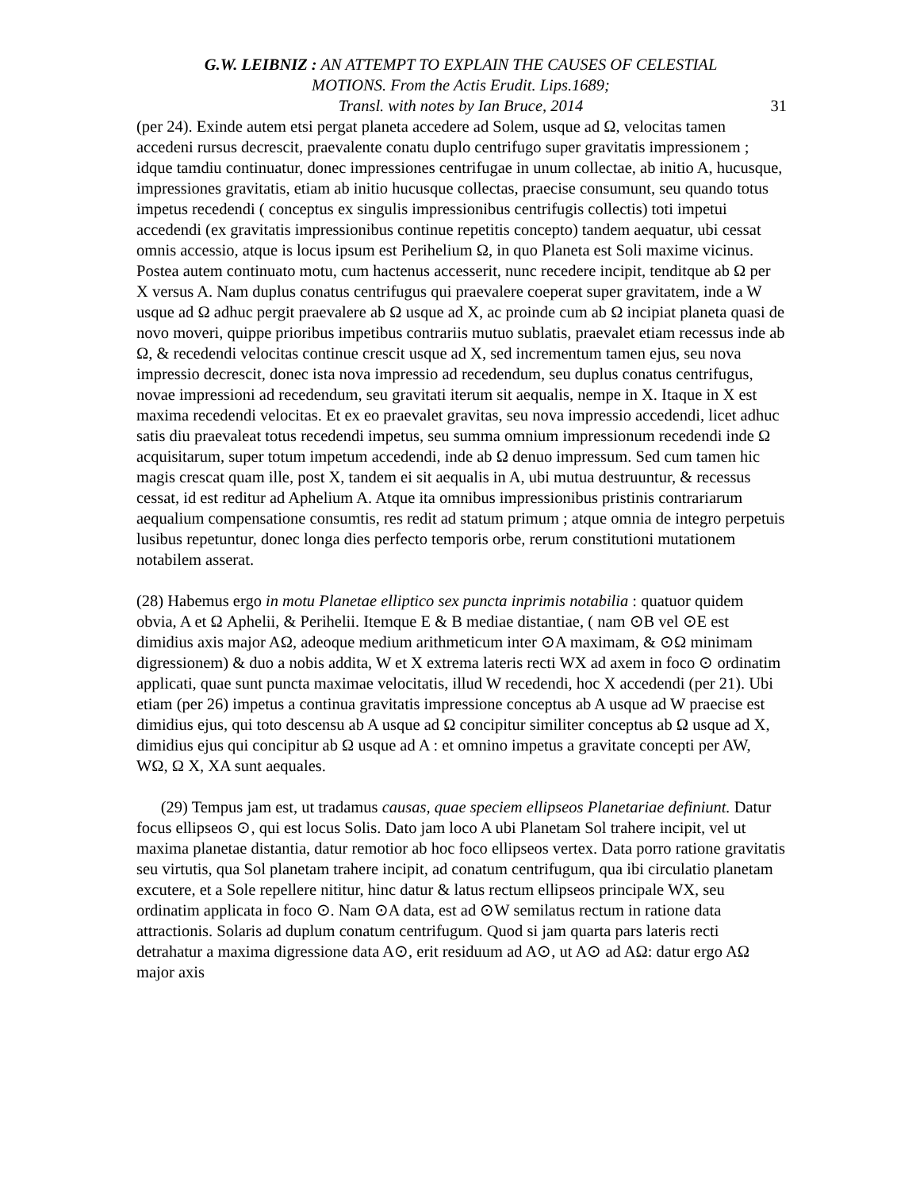G.W. LEIBNIZ : AN ATTEMPT TO EXPLAIN THE CAUSES OF CELESTIAL
MOTIONS. From the Actis Erudit. Lips.1689;
Transl. with notes by Ian Bruce, 2014
31
(per 24). Exinde autem etsi pergat planeta accedere ad Solem, usque ad Ω, velocitas tamen accedeni rursus decrescit, praevalente conatu duplo centrifugo super gravitatis impressionem ; idque tamdiu continuatur, donec impressiones centrifugae in unum collectae, ab initio A, hucusque, impressiones gravitatis, etiam ab initio hucusque collectas, praecise consumunt, seu quando totus impetus recedendi ( conceptus ex singulis impressionibus centrifugis collectis) toti impetui accedendi (ex gravitatis impressionibus continue repetitis concepto) tandem aequatur, ubi cessat omnis accessio, atque is locus ipsum est Perihelium Ω, in quo Planeta est Soli maxime vicinus. Postea autem continuato motu, cum hactenus accesserit, nunc recedere incipit, tenditque ab Ω per X versus A. Nam duplus conatus centrifugus qui praevalere coeperat super gravitatem, inde a W usque ad Ω adhuc pergit praevalere ab Ω usque ad X, ac proinde cum ab Ω incipiat planeta quasi de novo moveri, quippe prioribus impetibus contrariis mutuo sublatis, praevalet etiam recessus inde ab Ω, & recedendi velocitas continue crescit usque ad X, sed incrementum tamen ejus, seu nova impressio decrescit, donec ista nova impressio ad recedendum, seu duplus conatus centrifugus, novae impressioni ad recedendum, seu gravitati iterum sit aequalis, nempe in X. Itaque in X est maxima recedendi velocitas. Et ex eo praevalet gravitas, seu nova impressio accedendi, licet adhuc satis diu praevaleat totus recedendi impetus, seu summa omnium impressionum recedendi inde Ω acquisitarum, super totum impetum accedendi, inde ab Ω denuo impressum. Sed cum tamen hic magis crescat quam ille, post X, tandem ei sit aequalis in A, ubi mutua destruuntur, & recessus cessat, id est reditur ad Aphelium A. Atque ita omnibus impressionibus pristinis contrariarum aequalium compensatione consumtis, res redit ad statum primum ; atque omnia de integro perpetuis lusibus repetuntur, donec longa dies perfecto temporis orbe, rerum constitutioni mutationem notabilem asserat.
(28) Habemus ergo in motu Planetae elliptico sex puncta inprimis notabilia : quatuor quidem obvia, A et Ω Aphelii, & Perihelii. Itemque E & B mediae distantiae, ( nam ⊙B vel ⊙E est dimidius axis major AΩ, adeoque medium arithmeticum inter ⊙A maximam, & ⊙Ω minimam digressionem) & duo a nobis addita, W et X extrema lateris recti WX ad axem in foco ⊙ ordinatim applicati, quae sunt puncta maximae velocitatis, illud W recedendi, hoc X accedendi (per 21). Ubi etiam (per 26) impetus a continua gravitatis impressione conceptus ab A usque ad W praecise est dimidius ejus, qui toto descensu ab A usque ad Ω concipitur similiter conceptus ab Ω usque ad X, dimidius ejus qui concipitur ab Ω usque ad A : et omnino impetus a gravitate concepti per AW, WΩ, Ω X, XA sunt aequales.
(29) Tempus jam est, ut tradamus causas, quae speciem ellipseos Planetariae definiunt. Datur focus ellipseos ⊙, qui est locus Solis. Dato jam loco A ubi Planetam Sol trahere incipit, vel ut maxima planetae distantia, datur remotior ab hoc foco ellipseos vertex. Data porro ratione gravitatis seu virtutis, qua Sol planetam trahere incipit, ad conatum centrifugum, qua ibi circulatio planetam excutere, et a Sole repellere nititur, hinc datur & latus rectum ellipseos principale WX, seu ordinatim applicata in foco ⊙. Nam ⊙A data, est ad ⊙W semilatus rectum in ratione data attractionis. Solaris ad duplum conatum centrifugum. Quod si jam quarta pars lateris recti detrahatur a maxima digressione data A⊙, erit residuum ad A⊙, ut A⊙ ad AΩ: datur ergo AΩ major axis